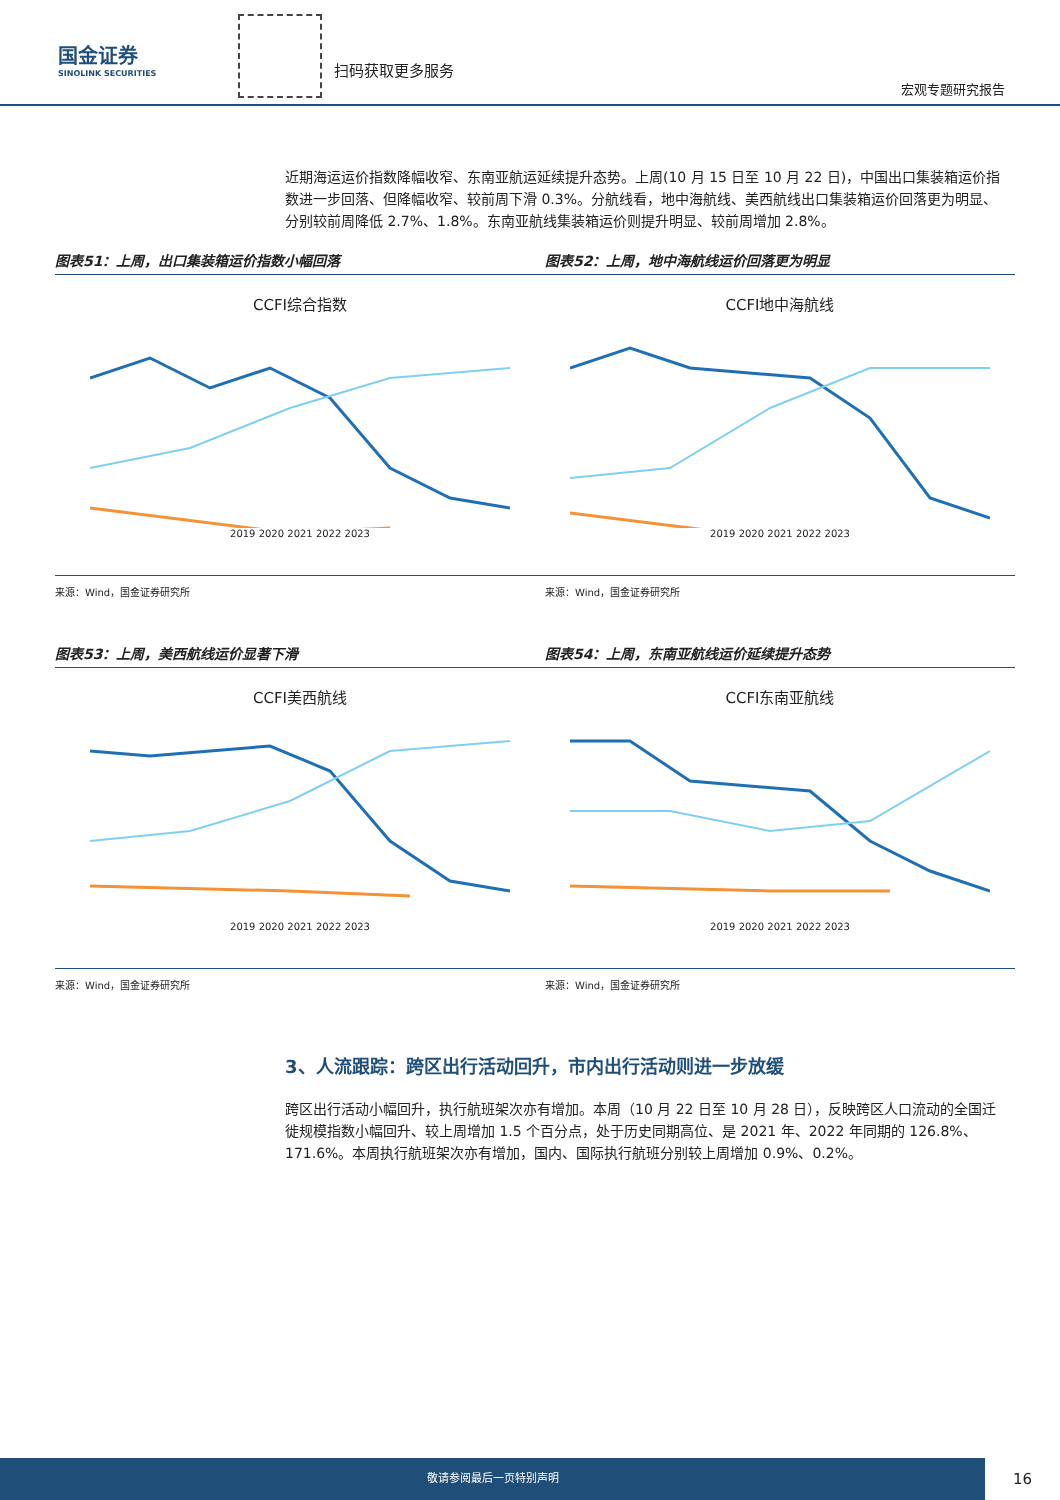国金证券
SINOLINK SECURITIES
扫码获取更多服务
宏观专题研究报告
近期海运运价指数降幅收窄、东南亚航运延续提升态势。上周(10 月 15 日至 10 月 22 日)，中国出口集装箱运价指数进一步回落、但降幅收窄、较前周下滑 0.3%。分航线看，地中海航线、美西航线出口集装箱运价回落更为明显、分别较前周降低 2.7%、1.8%。东南亚航线集装箱运价则提升明显、较前周增加 2.8%。
图表51：上周，出口集装箱运价指数小幅回落
CCFI综合指数
2019 2020 2021 2022 2023
来源：Wind，国金证券研究所
图表52：上周，地中海航线运价回落更为明显
CCFI地中海航线
2019 2020 2021 2022 2023
来源：Wind，国金证券研究所
图表53：上周，美西航线运价显著下滑
CCFI美西航线
2019 2020 2021 2022 2023
来源：Wind，国金证券研究所
图表54：上周，东南亚航线运价延续提升态势
CCFI东南亚航线
2019 2020 2021 2022 2023
来源：Wind，国金证券研究所
3、人流跟踪：跨区出行活动回升，市内出行活动则进一步放缓
跨区出行活动小幅回升，执行航班架次亦有增加。本周（10 月 22 日至 10 月 28 日），反映跨区人口流动的全国迁徙规模指数小幅回升、较上周增加 1.5 个百分点，处于历史同期高位、是 2021 年、2022 年同期的 126.8%、171.6%。本周执行航班架次亦有增加，国内、国际执行航班分别较上周增加 0.9%、0.2%。
敬请参阅最后一页特别声明
16